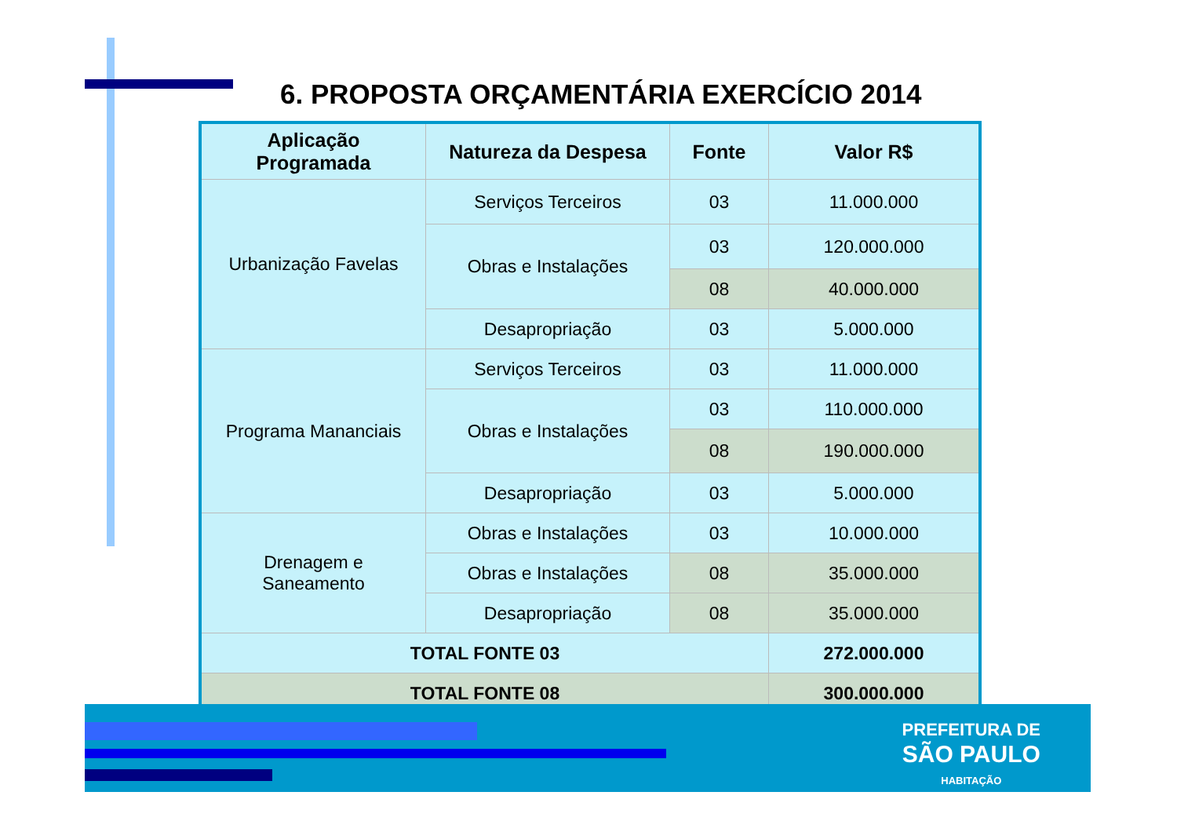6. PROPOSTA ORÇAMENTÁRIA EXERCÍCIO 2014
| Aplicação Programada | Natureza da Despesa | Fonte | Valor R$ |
| --- | --- | --- | --- |
| Urbanização Favelas | Serviços Terceiros | 03 | 11.000.000 |
| | Obras e Instalações | 03 | 120.000.000 |
| | | 08 | 40.000.000 |
| | Desapropriação | 03 | 5.000.000 |
| Programa Mananciais | Serviços Terceiros | 03 | 11.000.000 |
| | Obras e Instalações | 03 | 110.000.000 |
| | | 08 | 190.000.000 |
| | Desapropriação | 03 | 5.000.000 |
| Drenagem e Saneamento | Obras e Instalações | 03 | 10.000.000 |
| | Obras e Instalações | 08 | 35.000.000 |
| | Desapropriação | 08 | 35.000.000 |
| TOTAL FONTE 03 | | | 272.000.000 |
| TOTAL FONTE 08 | | | 300.000.000 |
PREFEITURA DE
SÃO PAULO
HABITAÇÃO